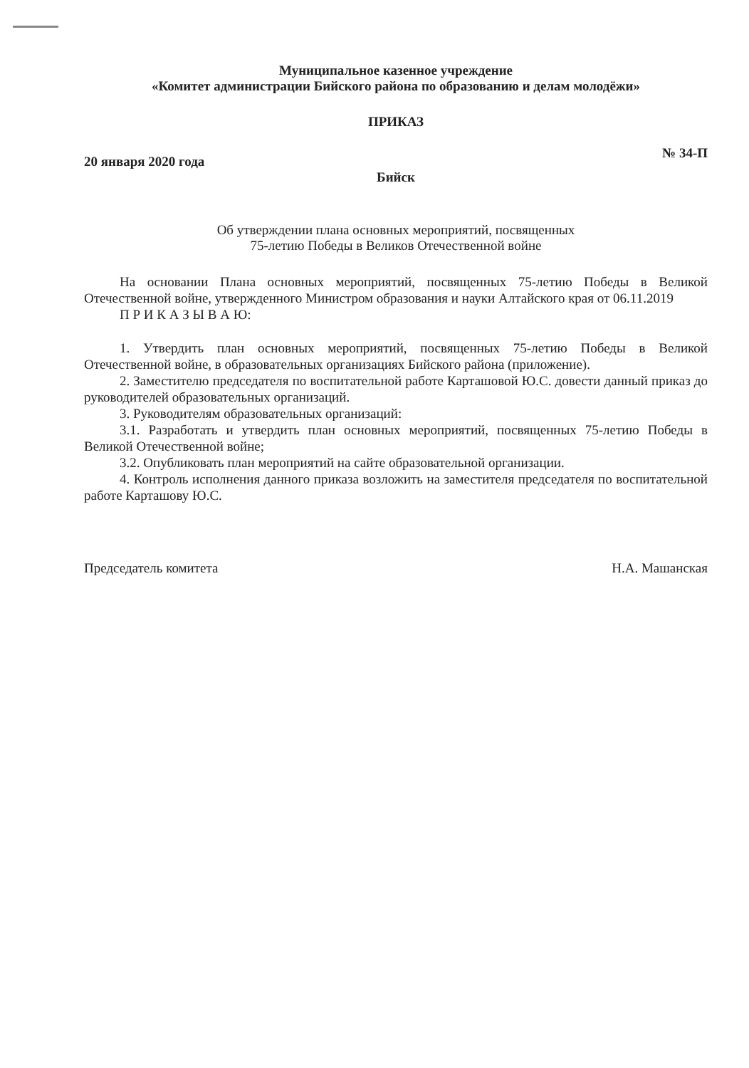Муниципальное казенное учреждение
«Комитет администрации Бийского района по образованию и делам молодёжи»
ПРИКАЗ
20 января 2020 года № 34-П
Бийск
Об утверждении плана основных мероприятий, посвященных
75-летию Победы в Великов Отечественной войне
На основании Плана основных мероприятий, посвященных 75-летию Победы в Великой Отечественной войне, утвержденного Министром образования и науки Алтайского края от 06.11.2019
П Р И К А З Ы В А Ю:
1. Утвердить план основных мероприятий, посвященных 75-летию Победы в Великой Отечественной войне, в образовательных организациях Бийского района (приложение).
2. Заместителю председателя по воспитательной работе Карташовой Ю.С. довести данный приказ до руководителей образовательных организаций.
3. Руководителям образовательных организаций:
3.1. Разработать и утвердить план основных мероприятий, посвященных 75-летию Победы в Великой Отечественной войне;
3.2. Опубликовать план мероприятий на сайте образовательной организации.
4. Контроль исполнения данного приказа возложить на заместителя председателя по воспитательной работе Карташову Ю.С.
Председатель комитета Н.А. Машанская